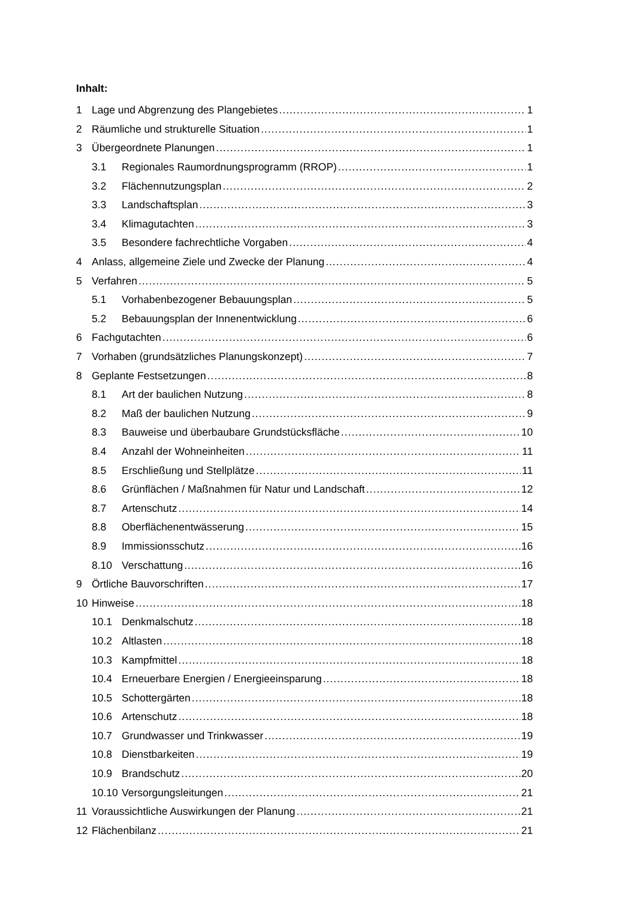Inhalt:
1 Lage und Abgrenzung des Plangebietes 1
2 Räumliche und strukturelle Situation 1
3 Übergeordnete Planungen 1
3.1 Regionales Raumordnungsprogramm (RROP) 1
3.2 Flächennutzungsplan 2
3.3 Landschaftsplan 3
3.4 Klimagutachten 3
3.5 Besondere fachrechtliche Vorgaben 4
4 Anlass, allgemeine Ziele und Zwecke der Planung 4
5 Verfahren 5
5.1 Vorhabenbezogener Bebauungsplan 5
5.2 Bebauungsplan der Innenentwicklung 6
6 Fachgutachten 6
7 Vorhaben (grundsätzliches Planungskonzept) 7
8 Geplante Festsetzungen 8
8.1 Art der baulichen Nutzung 8
8.2 Maß der baulichen Nutzung 9
8.3 Bauweise und überbaubare Grundstücksfläche 10
8.4 Anzahl der Wohneinheiten 11
8.5 Erschließung und Stellplätze 11
8.6 Grünflächen / Maßnahmen für Natur und Landschaft 12
8.7 Artenschutz 14
8.8 Oberflächenentwässerung 15
8.9 Immissionsschutz 16
8.10 Verschattung 16
9 Örtliche Bauvorschriften 17
10 Hinweise 18
10.1 Denkmalschutz 18
10.2 Altlasten 18
10.3 Kampfmittel 18
10.4 Erneuerbare Energien / Energieeinsparung 18
10.5 Schottergärten 18
10.6 Artenschutz 18
10.7 Grundwasser und Trinkwasser 19
10.8 Dienstbarkeiten 19
10.9 Brandschutz 20
10.10 Versorgungsleitungen 21
11 Voraussichtliche Auswirkungen der Planung 21
12 Flächenbilanz 21